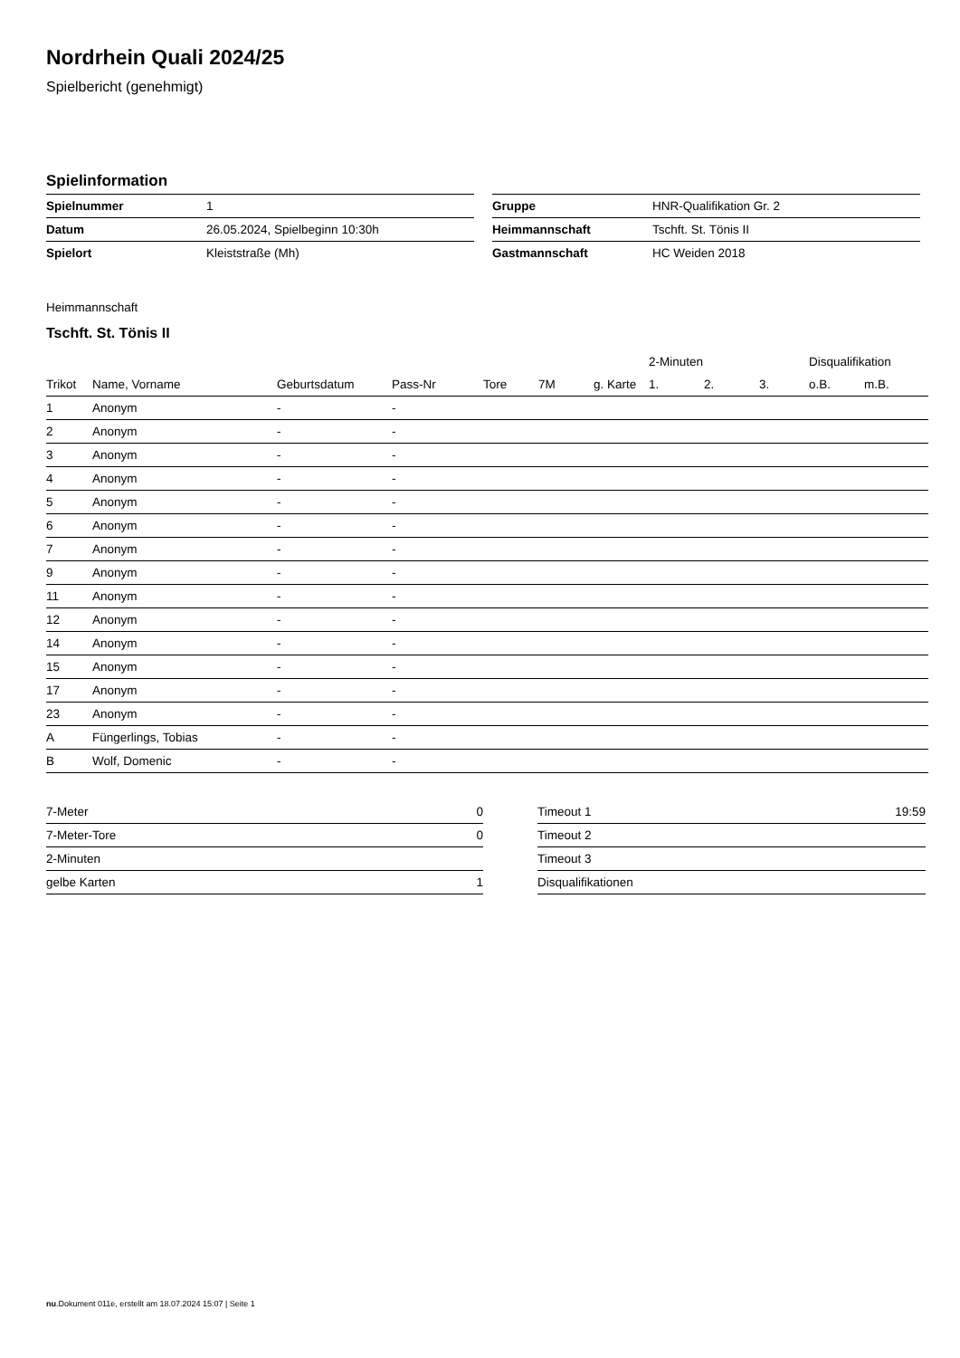Nordrhein Quali 2024/25
Spielbericht (genehmigt)
Spielinformation
| Spielnummer | 1 |
| Datum | 26.05.2024, Spielbeginn 10:30h |
| Spielort | Kleiststraße (Mh) |
| Gruppe | HNR-Qualifikation Gr. 2 |
| Heimmannschaft | Tschft. St. Tönis II |
| Gastmannschaft | HC Weiden 2018 |
Heimmannschaft
Tschft. St. Tönis II
| | | | | | | | 2-Minuten | | | Disqualifikation | |
| --- | --- | --- | --- | --- | --- | --- | --- | --- | --- | --- | --- |
| Trikot | Name, Vorname | Geburtsdatum | Pass-Nr | Tore | 7M | g. Karte | 1. | 2. | 3. | o.B. | m.B. |
| 1 | Anonym | - | - | | | | | | | | |
| 2 | Anonym | - | - | | | | | | | | |
| 3 | Anonym | - | - | | | | | | | | |
| 4 | Anonym | - | - | | | | | | | | |
| 5 | Anonym | - | - | | | | | | | | |
| 6 | Anonym | - | - | | | | | | | | |
| 7 | Anonym | - | - | | | | | | | | |
| 9 | Anonym | - | - | | | | | | | | |
| 11 | Anonym | - | - | | | | | | | | |
| 12 | Anonym | - | - | | | | | | | | |
| 14 | Anonym | - | - | | | | | | | | |
| 15 | Anonym | - | - | | | | | | | | |
| 17 | Anonym | - | - | | | | | | | | |
| 23 | Anonym | - | - | | | | | | | | |
| A | Füngerlings, Tobias | - | - | | | | | | | | |
| B | Wolf, Domenic | - | - | | | | | | | | |
| 7-Meter | 0 |
| 7-Meter-Tore | 0 |
| 2-Minuten | |
| gelbe Karten | 1 |
| Timeout 1 | 19:59 |
| Timeout 2 | |
| Timeout 3 | |
| Disqualifikationen | |
nu.Dokument 011e, erstellt am 18.07.2024 15:07 | Seite 1